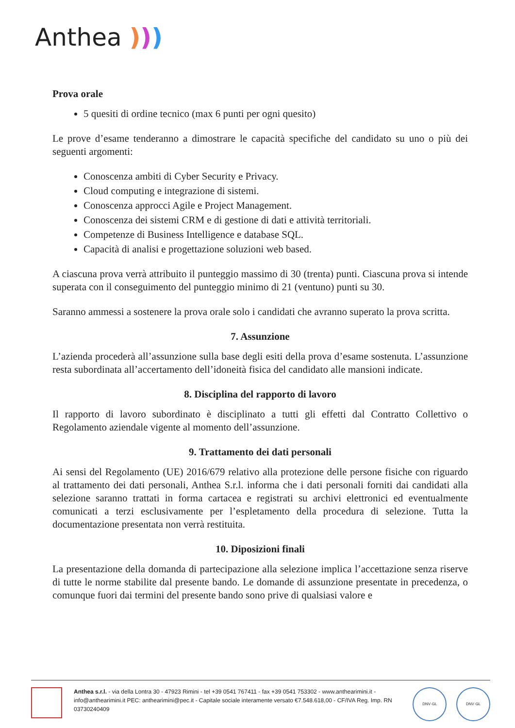Anthea )))
Prova orale
5 quesiti di ordine tecnico (max 6 punti per ogni quesito)
Le prove d’esame tenderanno a dimostrare le capacità specifiche del candidato su uno o più dei seguenti argomenti:
Conoscenza ambiti di Cyber Security e Privacy.
Cloud computing e integrazione di sistemi.
Conoscenza approcci Agile e Project Management.
Conoscenza dei sistemi CRM e di gestione di dati e attività territoriali.
Competenze di Business Intelligence e database SQL.
Capacità di analisi e progettazione soluzioni web based.
A ciascuna prova verrà attribuito il punteggio massimo di 30 (trenta) punti. Ciascuna prova si intende superata con il conseguimento del punteggio minimo di 21 (ventuno) punti su 30.
Saranno ammessi a sostenere la prova orale solo i candidati che avranno superato la prova scritta.
7. Assunzione
L’azienda procederà all’assunzione sulla base degli esiti della prova d’esame sostenuta. L’assunzione resta subordinata all’accertamento dell’idoneità fisica del candidato alle mansioni indicate.
8. Disciplina del rapporto di lavoro
Il rapporto di lavoro subordinato è disciplinato a tutti gli effetti dal Contratto Collettivo o Regolamento aziendale vigente al momento dell’assunzione.
9. Trattamento dei dati personali
Ai sensi del Regolamento (UE) 2016/679 relativo alla protezione delle persone fisiche con riguardo al trattamento dei dati personali, Anthea S.r.l. informa che i dati personali forniti dai candidati alla selezione saranno trattati in forma cartacea e registrati su archivi elettronici ed eventualmente comunicati a terzi esclusivamente per l’espletamento della procedura di selezione. Tutta la documentazione presentata non verrà restituita.
10. Diposizioni finali
La presentazione della domanda di partecipazione alla selezione implica l’accettazione senza riserve di tutte le norme stabilite dal presente bando. Le domande di assunzione presentate in precedenza, o comunque fuori dai termini del presente bando sono prive di qualsiasi valore e
Anthea s.r.l. - via della Lontra 30 - 47923 Rimini - tel +39 0541 767411 - fax +39 0541 753302 - www.anthearimini.it - info@anthearimini.it PEC: anthearimini@pec.it - Capitale sociale interamente versato €7.548.618,00 - CF/IVA Reg. Imp. RN 03730240409
DNV·GL DNV·GL